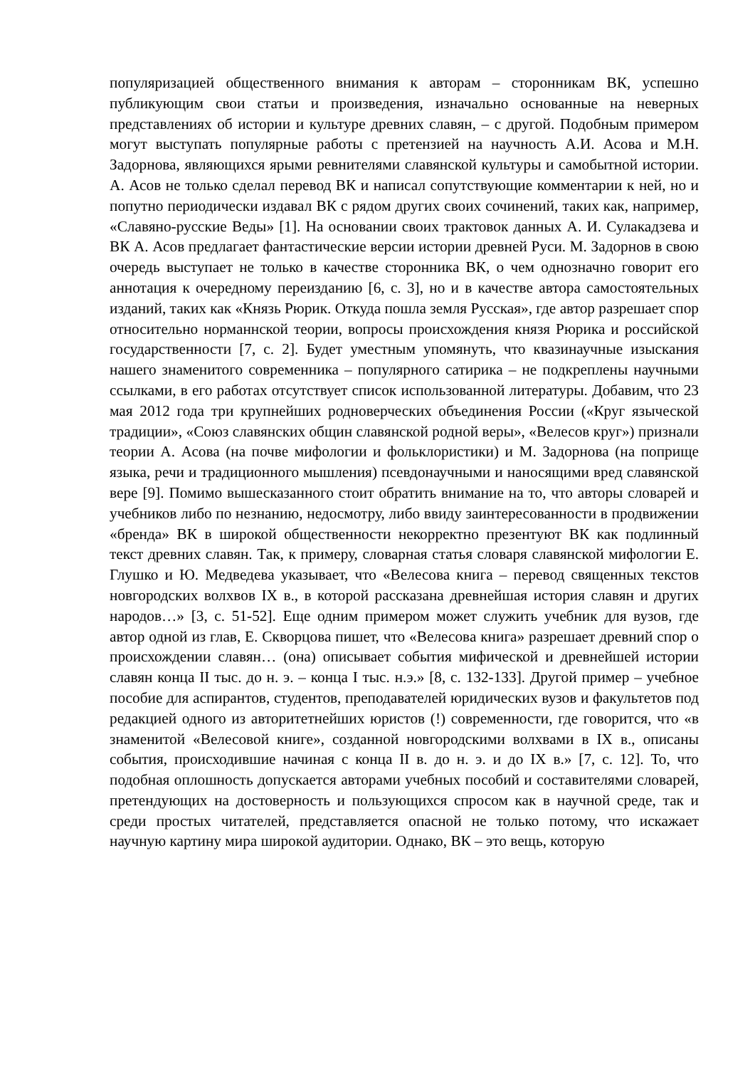популяризацией общественного внимания к авторам – сторонникам ВК, успешно публикующим свои статьи и произведения, изначально основанные на неверных представлениях об истории и культуре древних славян, – с другой. Подобным примером могут выступать популярные работы с претензией на научность А.И. Асова и М.Н. Задорнова, являющихся ярыми ревнителями славянской культуры и самобытной истории. А. Асов не только сделал перевод ВК и написал сопутствующие комментарии к ней, но и попутно периодически издавал ВК с рядом других своих сочинений, таких как, например, «Славяно-русские Веды» [1]. На основании своих трактовок данных А. И. Сулакадзева и ВК А. Асов предлагает фантастические версии истории древней Руси. М. Задорнов в свою очередь выступает не только в качестве сторонника ВК, о чем однозначно говорит его аннотация к очередному переизданию [6, с. 3], но и в качестве автора самостоятельных изданий, таких как «Князь Рюрик. Откуда пошла земля Русская», где автор разрешает спор относительно норманнской теории, вопросы происхождения князя Рюрика и российской государственности [7, с. 2]. Будет уместным упомянуть, что квазинаучные изыскания нашего знаменитого современника – популярного сатирика – не подкреплены научными ссылками, в его работах отсутствует список использованной литературы. Добавим, что 23 мая 2012 года три крупнейших родноверческих объединения России («Круг языческой традиции», «Союз славянских общин славянской родной веры», «Велесов круг») признали теории А. Асова (на почве мифологии и фольклористики) и М. Задорнова (на поприще языка, речи и традиционного мышления) псевдонаучными и наносящими вред славянской вере [9]. Помимо вышесказанного стоит обратить внимание на то, что авторы словарей и учебников либо по незнанию, недосмотру, либо ввиду заинтересованности в продвижении «бренда» ВК в широкой общественности некорректно презентуют ВК как подлинный текст древних славян. Так, к примеру, словарная статья словаря славянской мифологии Е. Глушко и Ю. Медведева указывает, что «Велесова книга – перевод священных текстов новгородских волхвов IX в., в которой рассказана древнейшая история славян и других народов…» [3, с. 51-52]. Еще одним примером может служить учебник для вузов, где автор одной из глав, Е. Скворцова пишет, что «Велесова книга» разрешает древний спор о происхождении славян… (она) описывает события мифической и древнейшей истории славян конца II тыс. до н. э. – конца I тыс. н.э.» [8, с. 132-133]. Другой пример – учебное пособие для аспирантов, студентов, преподавателей юридических вузов и факультетов под редакцией одного из авторитетнейших юристов (!) современности, где говорится, что «в знаменитой «Велесовой книге», созданной новгородскими волхвами в IX в., описаны события, происходившие начиная с конца II в. до н. э. и до IX в.» [7, с. 12]. То, что подобная оплошность допускается авторами учебных пособий и составителями словарей, претендующих на достоверность и пользующихся спросом как в научной среде, так и среди простых читателей, представляется опасной не только потому, что искажает научную картину мира широкой аудитории. Однако, ВК – это вещь, которую